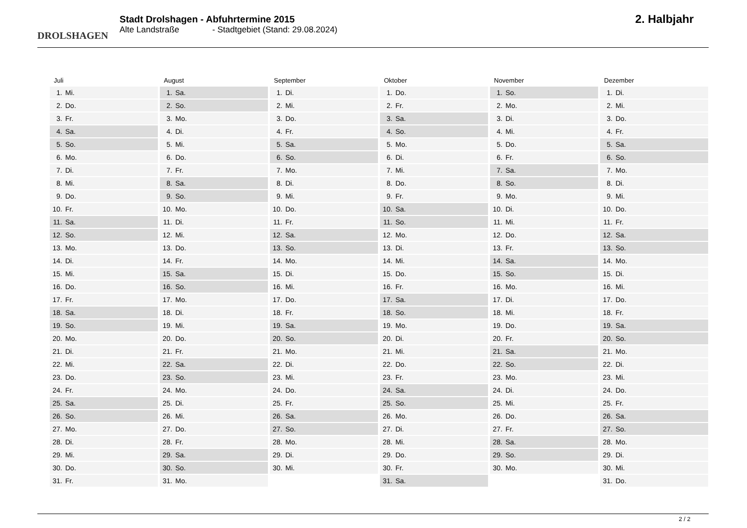DROLSHAGEN
Stadt Drolshagen - Abfuhrtermine 2015
Alte Landstraße - Stadtgebiet (Stand: 29.08.2024)
2. Halbjahr
Juli
| 1. | Mi. |
| 2. | Do. |
| 3. | Fr. |
| 4. | Sa. |
| 5. | So. |
| 6. | Mo. |
| 7. | Di. |
| 8. | Mi. |
| 9. | Do. |
| 10. | Fr. |
| 11. | Sa. |
| 12. | So. |
| 13. | Mo. |
| 14. | Di. |
| 15. | Mi. |
| 16. | Do. |
| 17. | Fr. |
| 18. | Sa. |
| 19. | So. |
| 20. | Mo. |
| 21. | Di. |
| 22. | Mi. |
| 23. | Do. |
| 24. | Fr. |
| 25. | Sa. |
| 26. | So. |
| 27. | Mo. |
| 28. | Di. |
| 29. | Mi. |
| 30. | Do. |
| 31. | Fr. |
August
| 1. | Sa. |
| 2. | So. |
| 3. | Mo. |
| 4. | Di. |
| 5. | Mi. |
| 6. | Do. |
| 7. | Fr. |
| 8. | Sa. |
| 9. | So. |
| 10. | Mo. |
| 11. | Di. |
| 12. | Mi. |
| 13. | Do. |
| 14. | Fr. |
| 15. | Sa. |
| 16. | So. |
| 17. | Mo. |
| 18. | Di. |
| 19. | Mi. |
| 20. | Do. |
| 21. | Fr. |
| 22. | Sa. |
| 23. | So. |
| 24. | Mo. |
| 25. | Di. |
| 26. | Mi. |
| 27. | Do. |
| 28. | Fr. |
| 29. | Sa. |
| 30. | So. |
| 31. | Mo. |
September
| 1. | Di. |
| 2. | Mi. |
| 3. | Do. |
| 4. | Fr. |
| 5. | Sa. |
| 6. | So. |
| 7. | Mo. |
| 8. | Di. |
| 9. | Mi. |
| 10. | Do. |
| 11. | Fr. |
| 12. | Sa. |
| 13. | So. |
| 14. | Mo. |
| 15. | Di. |
| 16. | Mi. |
| 17. | Do. |
| 18. | Fr. |
| 19. | Sa. |
| 20. | So. |
| 21. | Mo. |
| 22. | Di. |
| 23. | Mi. |
| 24. | Do. |
| 25. | Fr. |
| 26. | Sa. |
| 27. | So. |
| 28. | Mo. |
| 29. | Di. |
| 30. | Mi. |
Oktober
| 1. | Do. |
| 2. | Fr. |
| 3. | Sa. |
| 4. | So. |
| 5. | Mo. |
| 6. | Di. |
| 7. | Mi. |
| 8. | Do. |
| 9. | Fr. |
| 10. | Sa. |
| 11. | So. |
| 12. | Mo. |
| 13. | Di. |
| 14. | Mi. |
| 15. | Do. |
| 16. | Fr. |
| 17. | Sa. |
| 18. | So. |
| 19. | Mo. |
| 20. | Di. |
| 21. | Mi. |
| 22. | Do. |
| 23. | Fr. |
| 24. | Sa. |
| 25. | So. |
| 26. | Mo. |
| 27. | Di. |
| 28. | Mi. |
| 29. | Do. |
| 30. | Fr. |
| 31. | Sa. |
November
| 1. | So. |
| 2. | Mo. |
| 3. | Di. |
| 4. | Mi. |
| 5. | Do. |
| 6. | Fr. |
| 7. | Sa. |
| 8. | So. |
| 9. | Mo. |
| 10. | Di. |
| 11. | Mi. |
| 12. | Do. |
| 13. | Fr. |
| 14. | Sa. |
| 15. | So. |
| 16. | Mo. |
| 17. | Di. |
| 18. | Mi. |
| 19. | Do. |
| 20. | Fr. |
| 21. | Sa. |
| 22. | So. |
| 23. | Mo. |
| 24. | Di. |
| 25. | Mi. |
| 26. | Do. |
| 27. | Fr. |
| 28. | Sa. |
| 29. | So. |
| 30. | Mo. |
Dezember
| 1. | Di. |
| 2. | Mi. |
| 3. | Do. |
| 4. | Fr. |
| 5. | Sa. |
| 6. | So. |
| 7. | Mo. |
| 8. | Di. |
| 9. | Mi. |
| 10. | Do. |
| 11. | Fr. |
| 12. | Sa. |
| 13. | So. |
| 14. | Mo. |
| 15. | Di. |
| 16. | Mi. |
| 17. | Do. |
| 18. | Fr. |
| 19. | Sa. |
| 20. | So. |
| 21. | Mo. |
| 22. | Di. |
| 23. | Mi. |
| 24. | Do. |
| 25. | Fr. |
| 26. | Sa. |
| 27. | So. |
| 28. | Mo. |
| 29. | Di. |
| 30. | Mi. |
| 31. | Do. |
2 / 2